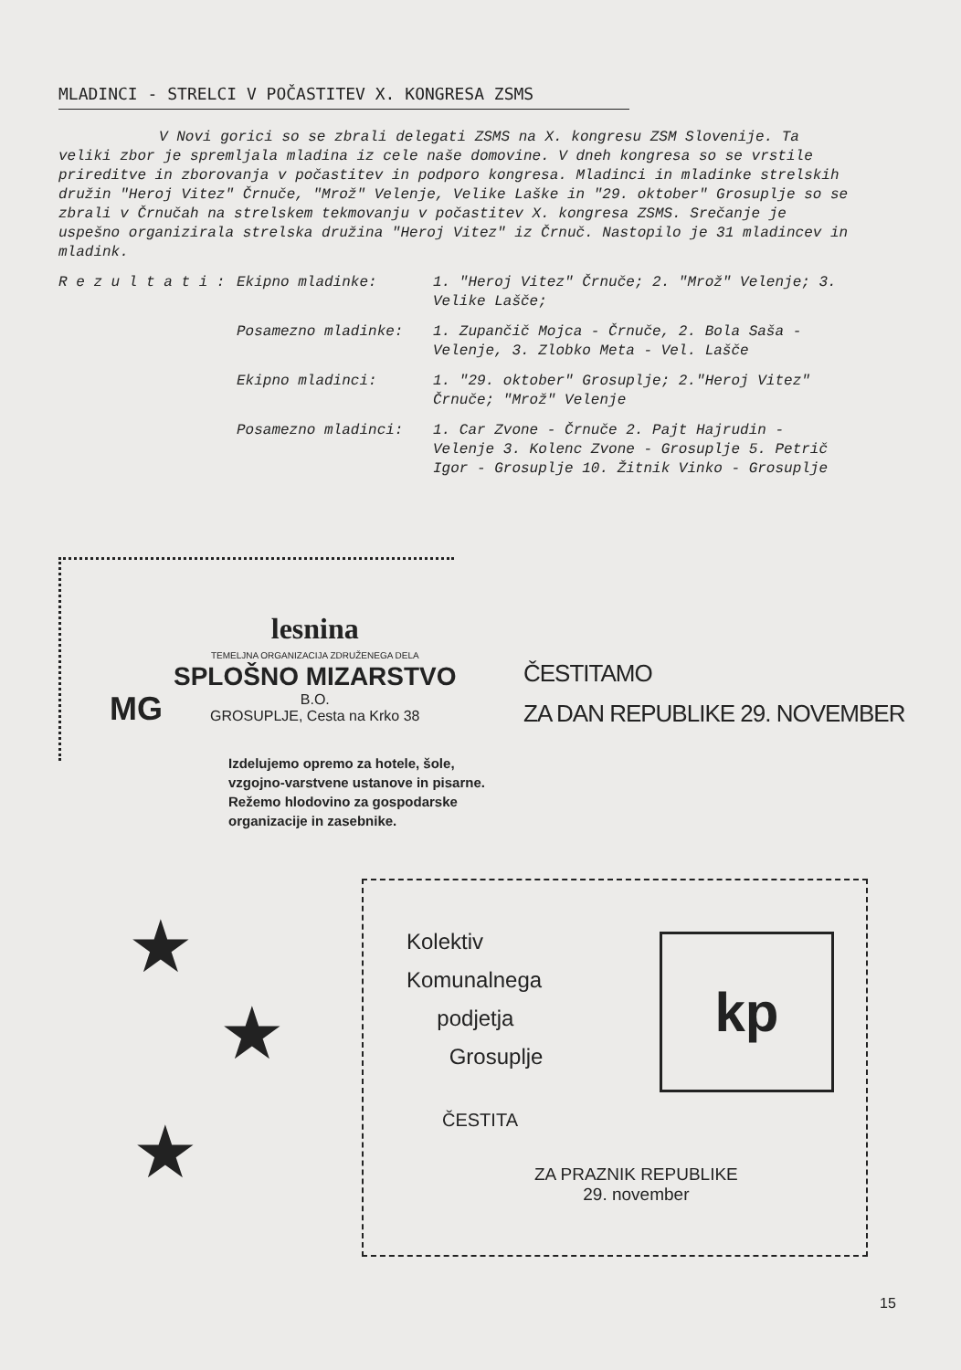MLADINCI - STRELCI V POČASTITEV X. KONGRESA ZSMS
V Novi gorici so se zbrali delegati ZSMS na X. kongresu ZSM Slovenije. Ta veliki zbor je spremljala mladina iz cele naše domovine. V dneh kongresa so se vrstile prireditve in zborovanja v počastitev in podporo kongresa. Mladinci in mladinke strelskih družin "Heroj Vitez" Črnuče, "Mrož" Velenje, Velike Laške in "29. oktober" Grosuplje so se zbrali v Črnučah na strelskem tekmovanju v počastitev X. kongresa ZSMS. Srečanje je uspešno organizirala strelska družina "Heroj Vitez" iz Črnuč. Nastopilo je 31 mladincev in mladink.
R e z u l t a t i :
Ekipno mladinke:
1. "Heroj Vitez" Črnuče; 2. "Mrož" Velenje; 3. Velike Lašče;
Posamezno mladinke:
1. Zupančič Mojca - Črnuče, 2. Bola Saša - Velenje, 3. Zlobko Meta - Vel. Lašče
Ekipno mladinci:
1. "29. oktober" Grosuplje; 2."Heroj Vitez" Črnuče; "Mrož" Velenje
Posamezno mladinci:
1. Car Zvone - Črnuče 2. Pajt Hajrudin - Velenje 3. Kolenc Zvone - Grosuplje 5. Petrič Igor - Grosuplje 10. Žitnik Vinko - Grosuplje
lesnina
TEMELJNA ORGANIZACIJA ZDRUŽENEGA DELA
SPLOŠNO MIZARSTVO
B.O.
GROSUPLJE, Cesta na Krko 38
MG
ČESTITAMO
ZA DAN REPUBLIKE 29. NOVEMBER
Izdelujemo opremo za hotele, šole,
vzgojno-varstvene ustanove in pisarne.
Režemo hlodovino za gospodarske
organizacije in zasebnike.
★
★
★
Kolektiv
Komunalnega
podjetja
Grosuplje
kp
ČESTITA
ZA PRAZNIK REPUBLIKE
29. november
15